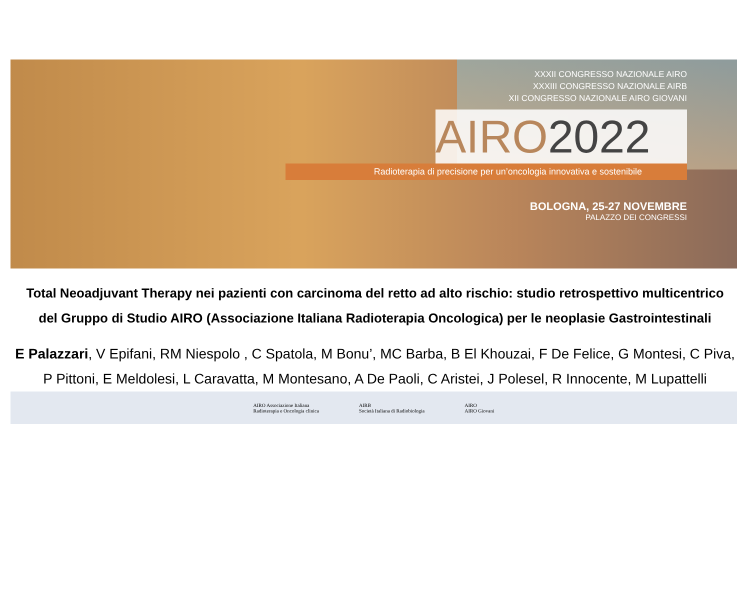XXXII CONGRESSO NAZIONALE AIRO
XXXIII CONGRESSO NAZIONALE AIRB
XII CONGRESSO NAZIONALE AIRO GIOVANI
AIRO2022
Radioterapia di precisione per un’oncologia innovativa e sostenibile
BOLOGNA, 25-27 NOVEMBRE
PALAZZO DEI CONGRESSI
Total Neoadjuvant Therapy nei pazienti con carcinoma del retto ad alto rischio: studio retrospettivo multicentrico del Gruppo di Studio AIRO (Associazione Italiana Radioterapia Oncologica) per le neoplasie Gastrointestinali
E Palazzari, V Epifani, RM Niespolo , C Spatola, M Bonu’, MC Barba, B El Khouzai, F De Felice, G Montesi, C Piva, P Pittoni, E Meldolesi, L Caravatta, M Montesano, A De Paoli, C Aristei, J Polesel, R Innocente, M Lupattelli
AIRO Associazione Italiana
Radioterapia e Oncologia clinica
AIRB
Società Italiana di Radiobiologia
AIRO
AIRO Giovani